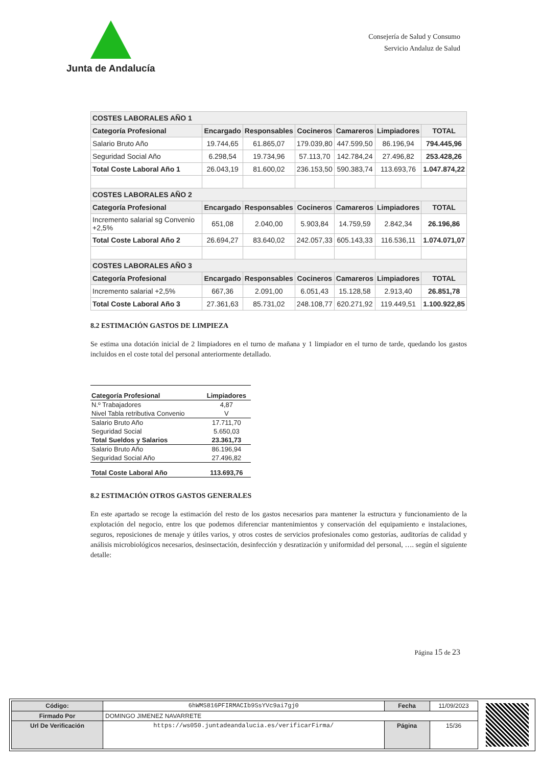Junta de Andalucía
Consejería de Salud y Consumo
Servicio Andaluz de Salud
| COSTES LABORALES AÑO 1 | | | | | | |
| --- | --- | --- | --- | --- | --- | --- |
| Categoría Profesional | Encargado | Responsables | Cocineros | Camareros | Limpiadores | TOTAL |
| Salario Bruto Año | 19.744,65 | 61.865,07 | 179.039,80 | 447.599,50 | 86.196,94 | 794.445,96 |
| Seguridad Social Año | 6.298,54 | 19.734,96 | 57.113,70 | 142.784,24 | 27.496,82 | 253.428,26 |
| Total Coste Laboral Año 1 | 26.043,19 | 81.600,02 | 236.153,50 | 590.383,74 | 113.693,76 | 1.047.874,22 |
| COSTES LABORALES AÑO 2 | | | | | | |
| Categoría Profesional | Encargado | Responsables | Cocineros | Camareros | Limpiadores | TOTAL |
| Incremento salarial sg Convenio +2,5% | 651,08 | 2.040,00 | 5.903,84 | 14.759,59 | 2.842,34 | 26.196,86 |
| Total Coste Laboral Año 2 | 26.694,27 | 83.640,02 | 242.057,33 | 605.143,33 | 116.536,11 | 1.074.071,07 |
| COSTES LABORALES AÑO 3 | | | | | | |
| Categoría Profesional | Encargado | Responsables | Cocineros | Camareros | Limpiadores | TOTAL |
| Incremento salarial +2,5% | 667,36 | 2.091,00 | 6.051,43 | 15.128,58 | 2.913,40 | 26.851,78 |
| Total Coste Laboral Año 3 | 27.361,63 | 85.731,02 | 248.108,77 | 620.271,92 | 119.449,51 | 1.100.922,85 |
8.2 ESTIMACIÓN GASTOS DE LIMPIEZA
Se estima una dotación inicial de 2 limpiadores en el turno de mañana y 1 limpiador en el turno de tarde, quedando los gastos incluidos en el coste total del personal anteriormente detallado.
| Categoría Profesional | Limpiadores |
| --- | --- |
| N.º Trabajadores | 4,87 |
| Nivel Tabla retributiva Convenio | V |
| Salario Bruto Año | 17.711,70 |
| Seguridad Social | 5.650,03 |
| Total Sueldos y Salarios | 23.361,73 |
| Salario Bruto Año | 86.196,94 |
| Seguridad Social Año | 27.496,82 |
| Total Coste Laboral Año | 113.693,76 |
8.2 ESTIMACIÓN OTROS GASTOS GENERALES
En este apartado se recoge la estimación del resto de los gastos necesarios para mantener la estructura y funcionamiento de la explotación del negocio, entre los que podemos diferenciar mantenimientos y conservación del equipamiento e instalaciones, seguros, reposiciones de menaje y útiles varios, y otros costes de servicios profesionales como gestorías, auditorías de calidad y análisis microbiológicos necesarios, desinsectación, desinfección y desratización y uniformidad del personal, …. según el siguiente detalle:
Página 15 de 23
| Código: | 6hWMS816PFIRMACIb9SsYVc9ai7gj0 | Fecha | 11/09/2023 |
| Firmado Por | DOMINGO JIMENEZ NAVARRETE | | |
| Url De Verificación | https://ws050.juntadeandalucia.es/verificarFirma/ | Página | 15/36 |